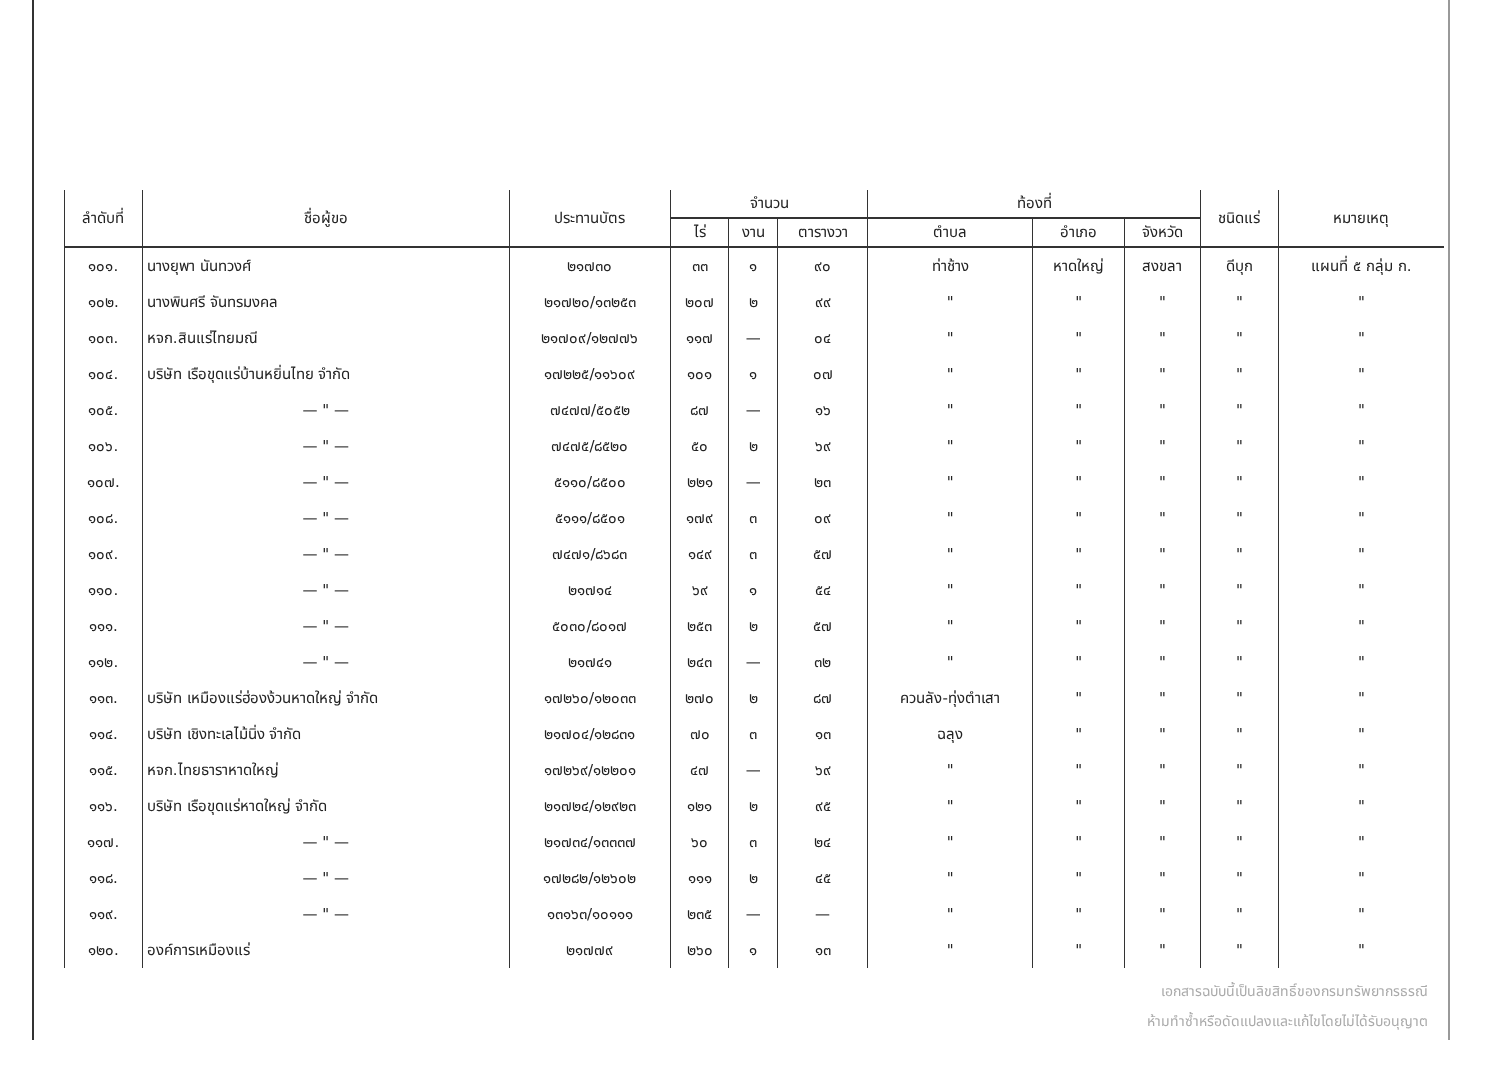| ลำดับที่ | ชื่อผู้ขอ | ประทานบัตร | จำนวน | | | ท้องที่ | | | ชนิดแร่ | หมายเหตุ |
| --- | --- | --- | --- | --- | --- | --- | --- | --- | --- | --- |
| | | | ไร่ | งาน | ตารางวา | ตำบล | อำเภอ | จังหวัด | | |
| ๑๐๑. | นางยุพา นันทวงศ์ | ๒๑๗๓๐ | ๓๓ | ๑ | ๙๐ | ท่าช้าง | หาดใหญ่ | สงขลา | ดีบุก | แผนที่ ๕ กลุ่ม ก. |
| ๑๐๒. | นางพินศรี จันทรมงคล | ๒๑๗๒๐/๑๓๒๕๓ | ๒๐๗ | ๒ | ๙๙ | " | " | " | " | " |
| ๑๐๓. | หจก.สินแร่ไทยมณี | ๒๑๗๐๙/๑๒๗๗๖ | ๑๑๗ | — | ๐๔ | " | " | " | " | " |
| ๑๐๔. | บริษัท เรือขุดแร่บ้านหยิ่นไทย จำกัด | ๑๗๒๒๕/๑๑๖๐๙ | ๑๐๑ | ๑ | ๐๗ | " | " | " | " | " |
| ๑๐๕. | — " — | ๗๔๗๗/๕๐๕๒ | ๘๗ | — | ๑๖ | " | " | " | " | " |
| ๑๐๖. | — " — | ๗๔๗๕/๘๕๒๐ | ๕๐ | ๒ | ๖๙ | " | " | " | " | " |
| ๑๐๗. | — " — | ๕๑๑๐/๘๕๐๐ | ๒๒๑ | — | ๒๓ | " | " | " | " | " |
| ๑๐๘. | — " — | ๕๑๑๑/๘๕๐๑ | ๑๗๙ | ๓ | ๐๙ | " | " | " | " | " |
| ๑๐๙. | — " — | ๗๔๗๑/๘๖๘๓ | ๑๔๙ | ๓ | ๕๗ | " | " | " | " | " |
| ๑๑๐. | — " — | ๒๑๗๑๔ | ๖๙ | ๑ | ๕๔ | " | " | " | " | " |
| ๑๑๑. | — " — | ๕๐๓๐/๘๐๑๗ | ๒๕๓ | ๒ | ๕๗ | " | " | " | " | " |
| ๑๑๒. | — " — | ๒๑๗๔๑ | ๒๔๓ | — | ๓๒ | " | " | " | " | " |
| ๑๑๓. | บริษัท เหมืองแร่ฮ่องง้วนหาดใหญ่ จำกัด | ๑๗๒๖๐/๑๒๐๓๓ | ๒๗๐ | ๒ | ๘๗ | ควนลัง-ทุ่งตำเสา | " | " | " | " |
| ๑๑๔. | บริษัท เชิงทะเลไม้นิ่ง จำกัด | ๒๑๗๐๔/๑๒๘๓๑ | ๗๐ | ๓ | ๑๓ | ฉลุง | " | " | " | " |
| ๑๑๕. | หจก.ไทยธาราหาดใหญ่ | ๑๗๒๖๙/๑๒๒๐๑ | ๔๗ | — | ๖๙ | " | " | " | " | " |
| ๑๑๖. | บริษัท เรือขุดแร่หาดใหญ่ จำกัด | ๒๑๗๒๔/๑๒๙๒๓ | ๑๒๑ | ๒ | ๙๕ | " | " | " | " | " |
| ๑๑๗. | — " — | ๒๑๗๓๔/๑๓๓๓๗ | ๖๐ | ๓ | ๒๔ | " | " | " | " | " |
| ๑๑๘. | — " — | ๑๗๒๘๒/๑๒๖๐๒ | ๑๑๑ | ๒ | ๔๕ | " | " | " | " | " |
| ๑๑๙. | — " — | ๑๓๑๖๓/๑๐๑๑๑ | ๒๓๕ | — | — | " | " | " | " | " |
| ๑๒๐. | องค์การเหมืองแร่ | ๒๑๗๗๙ | ๒๖๐ | ๑ | ๑๓ | " | " | " | " | " |
เอกสารฉบับนี้เป็นลิขสิทธิ์ของกรมทรัพยากรธรณี
ห้ามทำซ้ำหรือดัดแปลงและแก้ไขโดยไม่ได้รับอนุญาต